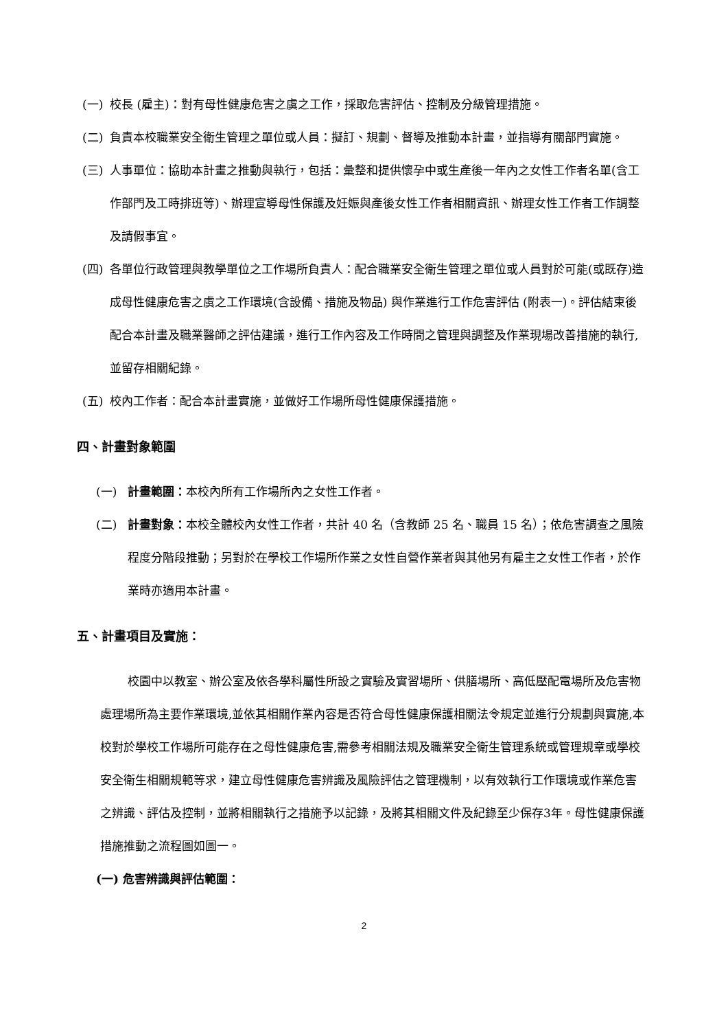(一) 校長 (雇主)：對有母性健康危害之虞之工作，採取危害評估、控制及分級管理措施。
(二) 負責本校職業安全衛生管理之單位或人員：擬訂、規劃、督導及推動本計畫，並指導有關部門實施。
(三) 人事單位：協助本計畫之推動與執行，包括：彙整和提供懷孕中或生產後一年內之女性工作者名單(含工作部門及工時排班等)、辦理宣導母性保護及妊娠與產後女性工作者相關資訊、辦理女性工作者工作調整及請假事宜。
(四) 各單位行政管理與教學單位之工作場所負責人：配合職業安全衛生管理之單位或人員對於可能(或既存)造成母性健康危害之虞之工作環境(含設備、措施及物品) 與作業進行工作危害評估 (附表一)。評估結束後配合本計畫及職業醫師之評估建議，進行工作內容及工作時間之管理與調整及作業現場改善措施的執行,並留存相關紀錄。
(五) 校內工作者：配合本計畫實施，並做好工作場所母性健康保護措施。
四、計畫對象範圍
(一) 計畫範圍：本校內所有工作場所內之女性工作者。
(二) 計畫對象：本校全體校內女性工作者，共計 40 名（含教師 25 名、職員 15 名）；依危害調查之風險程度分階段推動；另對於在學校工作場所作業之女性自營作業者與其他另有雇主之女性工作者，於作業時亦適用本計畫。
五、計畫項目及實施：
校園中以教室、辦公室及依各學科屬性所設之實驗及實習場所、供膳場所、高低壓配電場所及危害物處理場所為主要作業環境,並依其相關作業內容是否符合母性健康保護相關法令規定並進行分規劃與實施,本校對於學校工作場所可能存在之母性健康危害,需參考相關法規及職業安全衛生管理系統或管理規章或學校安全衛生相關規範等求，建立母性健康危害辨識及風險評估之管理機制，以有效執行工作環境或作業危害之辨識、評估及控制，並將相關執行之措施予以記錄，及將其相關文件及紀錄至少保存3年。母性健康保護措施推動之流程圖如圖一。
(一) 危害辨識與評估範圍：
2